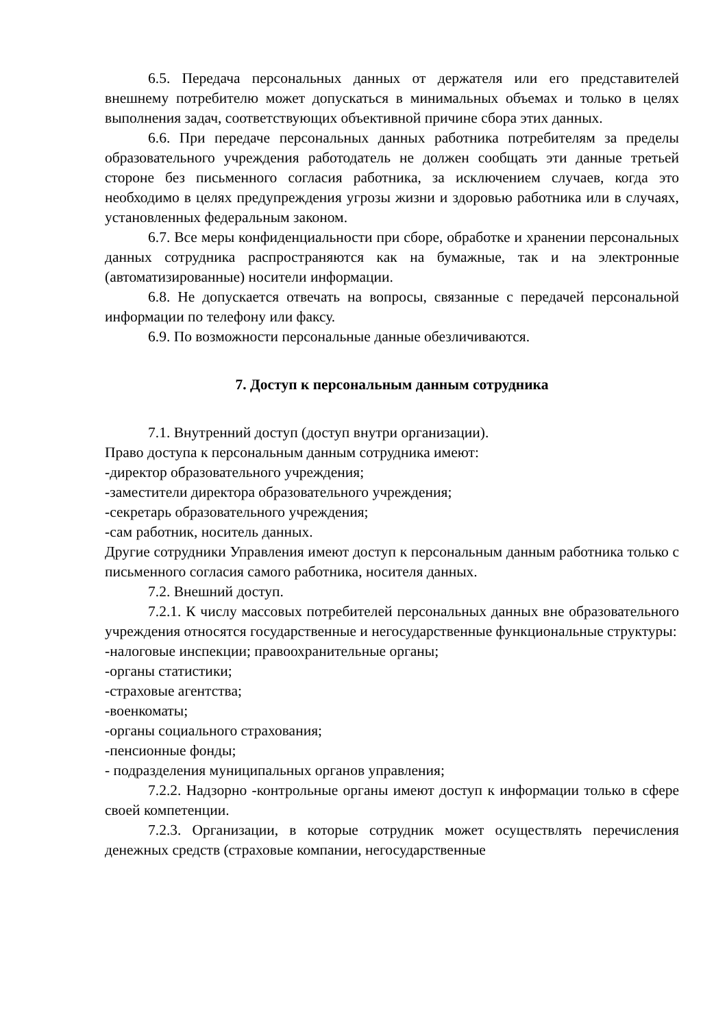6.5. Передача персональных данных от держателя или его представителей внешнему потребителю может допускаться в минимальных объемах и только в целях выполнения задач, соответствующих объективной причине сбора этих данных.
6.6. При передаче персональных данных работника потребителям за пределы образовательного учреждения работодатель не должен сообщать эти данные третьей стороне без письменного согласия работника, за исключением случаев, когда это необходимо в целях предупреждения угрозы жизни и здоровью работника или в случаях, установленных федеральным законом.
6.7. Все меры конфиденциальности при сборе, обработке и хранении персональных данных сотрудника распространяются как на бумажные, так и на электронные (автоматизированные) носители информации.
6.8. Не допускается отвечать на вопросы, связанные с передачей персональной информации по телефону или факсу.
6.9. По возможности персональные данные обезличиваются.
7. Доступ к персональным данным сотрудника
7.1. Внутренний доступ (доступ внутри организации).
Право доступа к персональным данным сотрудника имеют:
-директор образовательного учреждения;
-заместители директора образовательного учреждения;
-секретарь образовательного учреждения;
-сам работник, носитель данных.
Другие сотрудники Управления имеют доступ к персональным данным работника только с письменного согласия самого работника, носителя данных.
7.2. Внешний доступ.
7.2.1. К числу массовых потребителей персональных данных вне образовательного учреждения относятся государственные и негосударственные функциональные структуры:
-налоговые инспекции; правоохранительные органы;
-органы статистики;
-страховые агентства;
-военкоматы;
-органы социального страхования;
-пенсионные фонды;
- подразделения муниципальных органов управления;
7.2.2. Надзорно -контрольные органы имеют доступ к информации только в сфере своей компетенции.
7.2.3. Организации, в которые сотрудник может осуществлять перечисления денежных средств (страховые компании, негосударственные